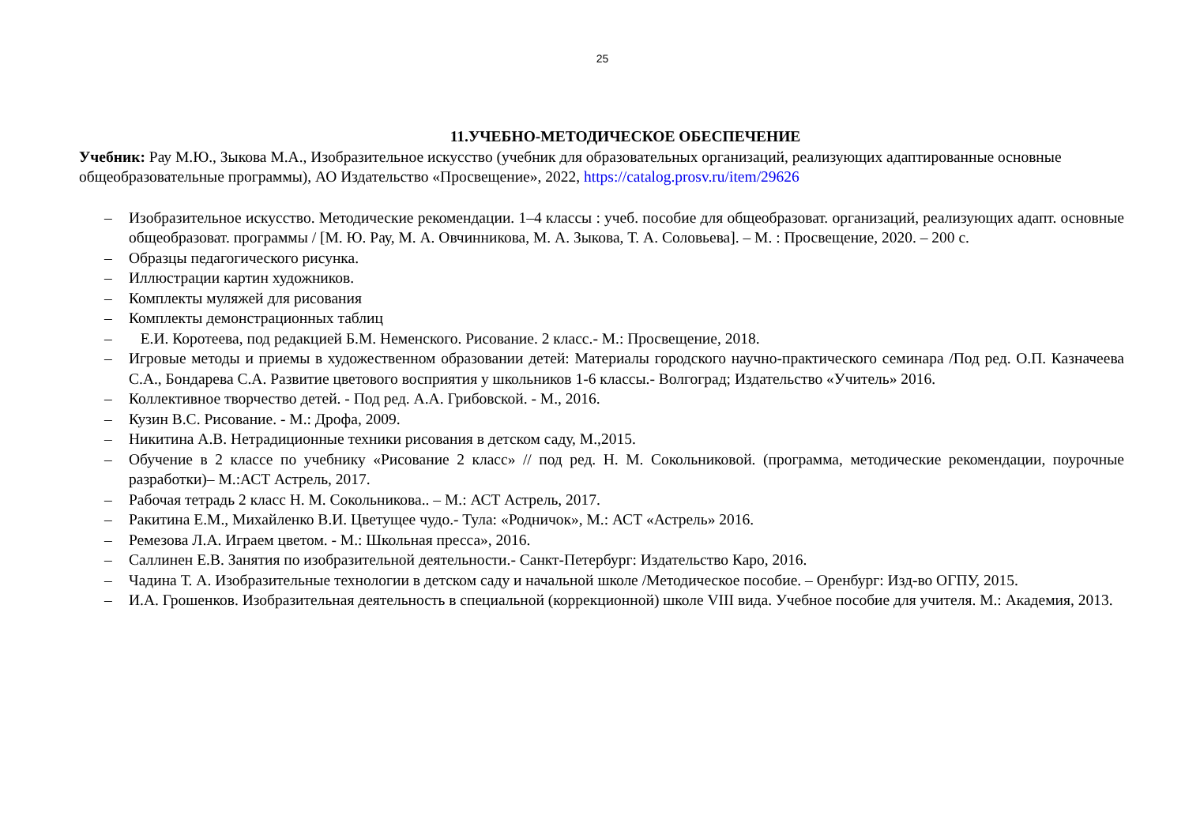25
11.УЧЕБНО-МЕТОДИЧЕСКОЕ ОБЕСПЕЧЕНИЕ
Учебник: Рау М.Ю., Зыкова М.А., Изобразительное искусство (учебник для образовательных организаций, реализующих адаптированные основные общеобразовательные программы), АО Издательство «Просвещение», 2022, https://catalog.prosv.ru/item/29626
– Изобразительное искусство. Методические рекомендации. 1–4 классы : учеб. пособие для общеобразоват. организаций, реализующих адапт. основные общеобразоват. программы / [М. Ю. Рау, М. А. Овчинникова, М. А. Зыкова, Т. А. Соловьева]. – М. : Просвещение, 2020. – 200 с.
– Образцы педагогического рисунка.
– Иллюстрации картин художников.
– Комплекты муляжей для рисования
– Комплекты демонстрационных таблиц
– Е.И. Коротеева, под редакцией Б.М. Неменского. Рисование. 2 класс.- М.: Просвещение, 2018.
– Игровые методы и приемы в художественном образовании детей: Материалы городского научно-практического семинара /Под ред. О.П. Казначеева С.А., Бондарева С.А. Развитие цветового восприятия у школьников 1-6 классы.- Волгоград; Издательство «Учитель» 2016.
– Коллективное творчество детей. - Под ред. А.А. Грибовской. - М., 2016.
– Кузин В.С. Рисование. - М.: Дрофа, 2009.
– Никитина А.В. Нетрадиционные техники рисования в детском саду, М.,2015.
– Обучение в 2 классе по учебнику «Рисование 2 класс» // под ред. Н. М. Сокольниковой. (программа, методические рекомендации, поурочные разработки)– М.:АСТ Астрель, 2017.
– Рабочая тетрадь 2 класс Н. М. Сокольникова.. – М.: АСТ Астрель, 2017.
– Ракитина Е.М., Михайленко В.И. Цветущее чудо.- Тула: «Родничок», М.: АСТ «Астрель» 2016.
– Ремезова Л.А. Играем цветом. - М.: Школьная пресса», 2016.
– Саллинен Е.В. Занятия по изобразительной деятельности.- Санкт-Петербург: Издательство Каро, 2016.
– Чадина Т. А. Изобразительные технологии в детском саду и начальной школе /Методическое пособие. – Оренбург: Изд-во ОГПУ, 2015.
– И.А. Грошенков. Изобразительная деятельность в специальной (коррекционной) школе VIII вида. Учебное пособие для учителя. М.: Академия, 2013.